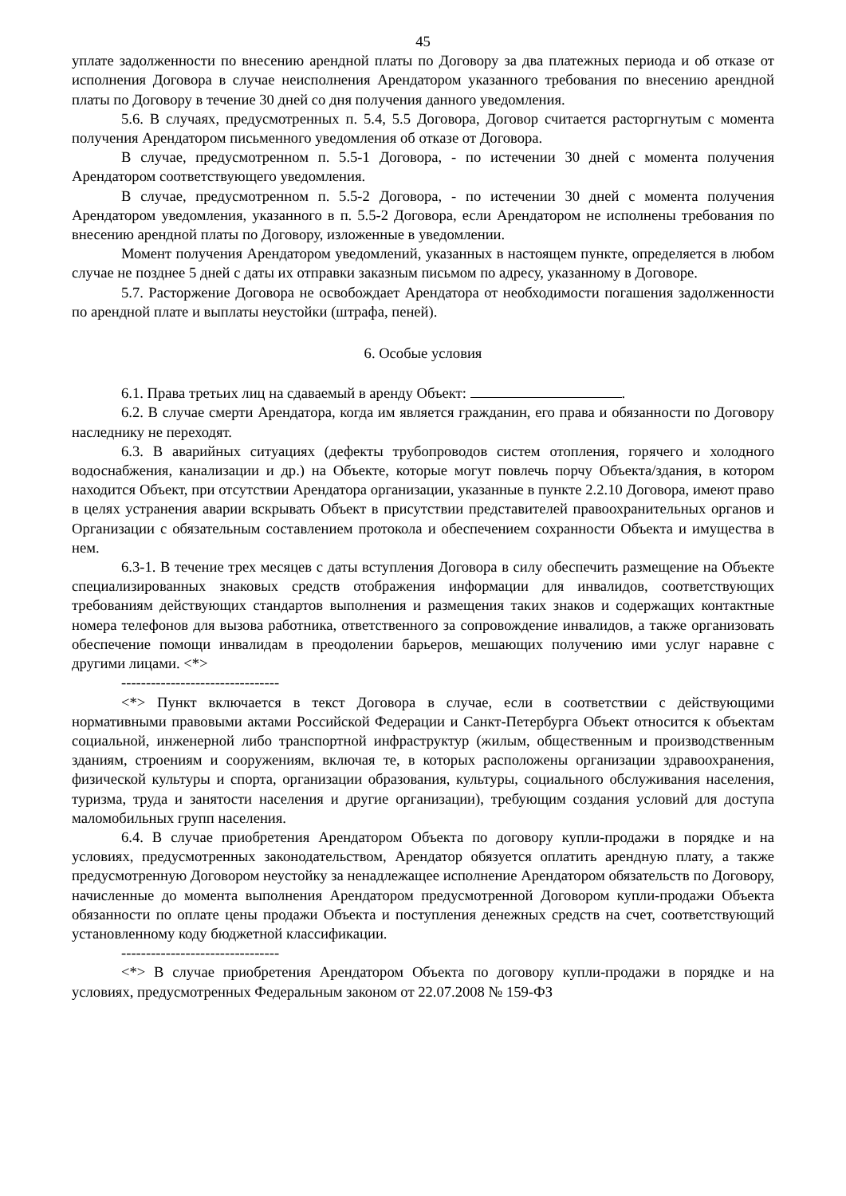45
уплате задолженности по внесению арендной платы по Договору за два платежных периода и об отказе от исполнения Договора в случае неисполнения Арендатором указанного требования по внесению арендной платы по Договору в течение 30 дней со дня получения данного уведомления.
5.6. В случаях, предусмотренных п. 5.4, 5.5 Договора, Договор считается расторгнутым с момента получения Арендатором письменного уведомления об отказе от Договора.
В случае, предусмотренном п. 5.5-1 Договора, - по истечении 30 дней с момента получения Арендатором соответствующего уведомления.
В случае, предусмотренном п. 5.5-2 Договора, - по истечении 30 дней с момента получения Арендатором уведомления, указанного в п. 5.5-2 Договора, если Арендатором не исполнены требования по внесению арендной платы по Договору, изложенные в уведомлении.
Момент получения Арендатором уведомлений, указанных в настоящем пункте, определяется в любом случае не позднее 5 дней с даты их отправки заказным письмом по адресу, указанному в Договоре.
5.7. Расторжение Договора не освобождает Арендатора от необходимости погашения задолженности по арендной плате и выплаты неустойки (штрафа, пеней).
6. Особые условия
6.1. Права третьих лиц на сдаваемый в аренду Объект: .
6.2. В случае смерти Арендатора, когда им является гражданин, его права и обязанности по Договору наследнику не переходят.
6.3. В аварийных ситуациях (дефекты трубопроводов систем отопления, горячего и холодного водоснабжения, канализации и др.) на Объекте, которые могут повлечь порчу Объекта/здания, в котором находится Объект, при отсутствии Арендатора организации, указанные в пункте 2.2.10 Договора, имеют право в целях устранения аварии вскрывать Объект в присутствии представителей правоохранительных органов и Организации с обязательным составлением протокола и обеспечением сохранности Объекта и имущества в нем.
6.3-1. В течение трех месяцев с даты вступления Договора в силу обеспечить размещение на Объекте специализированных знаковых средств отображения информации для инвалидов, соответствующих требованиям действующих стандартов выполнения и размещения таких знаков и содержащих контактные номера телефонов для вызова работника, ответственного за сопровождение инвалидов, а также организовать обеспечение помощи инвалидам в преодолении барьеров, мешающих получению ими услуг наравне с другими лицами. <*>
--------------------------------
<*> Пункт включается в текст Договора в случае, если в соответствии с действующими нормативными правовыми актами Российской Федерации и Санкт-Петербурга Объект относится к объектам социальной, инженерной либо транспортной инфраструктур (жилым, общественным и производственным зданиям, строениям и сооружениям, включая те, в которых расположены организации здравоохранения, физической культуры и спорта, организации образования, культуры, социального обслуживания населения, туризма, труда и занятости населения и другие организации), требующим создания условий для доступа маломобильных групп населения.
6.4. В случае приобретения Арендатором Объекта по договору купли-продажи в порядке и на условиях, предусмотренных законодательством, Арендатор обязуется оплатить арендную плату, а также предусмотренную Договором неустойку за ненадлежащее исполнение Арендатором обязательств по Договору, начисленные до момента выполнения Арендатором предусмотренной Договором купли-продажи Объекта обязанности по оплате цены продажи Объекта и поступления денежных средств на счет, соответствующий установленному коду бюджетной классификации.
--------------------------------
<*> В случае приобретения Арендатором Объекта по договору купли-продажи в порядке и на условиях, предусмотренных Федеральным законом от 22.07.2008 № 159-ФЗ